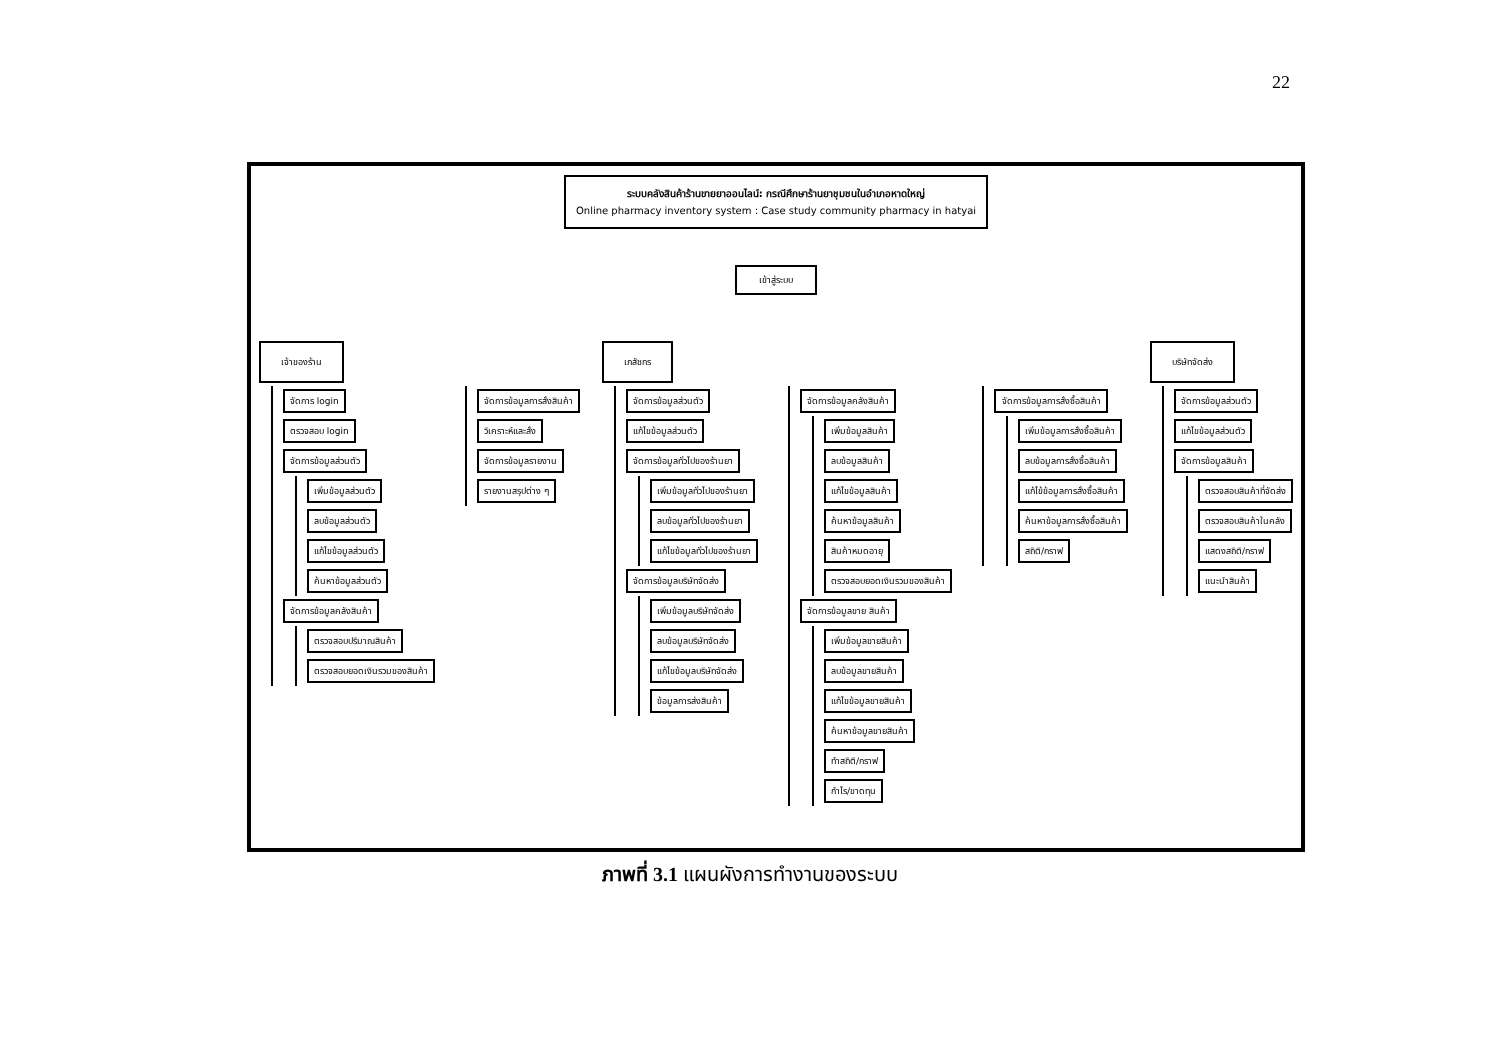22
ระบบคลังสินค้าร้านขายยาออนไลน์: กรณีศึกษาร้านยาชุมชนในอำเภอหาดใหญ่
Online pharmacy inventory system : Case study community pharmacy in hatyai
เข้าสู่ระบบ
เจ้าของร้าน
จัดการ login
ตรวจสอบ login
จัดการข้อมูลส่วนตัว
เพิ่มข้อมูลส่วนตัว
ลบข้อมูลส่วนตัว
แก้ไขข้อมูลส่วนตัว
ค้นหาข้อมูลส่วนตัว
จัดการข้อมูลคลังสินค้า
ตรวจสอบปริมาณสินค้า
ตรวจสอบยอดเงินรวมของสินค้า
จัดการข้อมูลการสั่งสินค้า
วิเคราะห์และสั่ง
จัดการข้อมูลรายงาน
รายงานสรุปต่าง ๆ
เภสัชกร
จัดการข้อมูลส่วนตัว
แก้ไขข้อมูลส่วนตัว
จัดการข้อมูลทั่วไปของร้านยา
เพิ่มข้อมูลทั่วไปของร้านยา
ลบข้อมูลทั่วไปของร้านยา
แก้ไขข้อมูลทั่วไปของร้านยา
จัดการข้อมูลบริษัทจัดส่ง
เพิ่มข้อมูลบริษัทจัดส่ง
ลบข้อมูลบริษัทจัดส่ง
แก้ไขข้อมูลบริษัทจัดส่ง
ข้อมูลการส่งสินค้า
จัดการข้อมูลคลังสินค้า
เพิ่มข้อมูลสินค้า
ลบข้อมูลสินค้า
แก้ไขข้อมูลสินค้า
ค้นหาข้อมูลสินค้า
สินค้าหมดอายุ
ตรวจสอบยอดเงินรวมของสินค้า
จัดการข้อมูลขาย สินค้า
เพิ่มข้อมูลขายสินค้า
ลบข้อมูลขายสินค้า
แก้ไขข้อมูลขายสินค้า
ค้นหาข้อมูลขายสินค้า
ทำสถิติ/กราฟ
กำไร/ขาดทุน
จัดการข้อมูลการสั่งซื้อสินค้า
เพิ่มข้อมูลการสั่งซื้อสินค้า
ลบข้อมูลการสั่งซื้อสินค้า
แก้ไข้ข้อมูลการสั่งซื้อสินค้า
ค้นหาข้อมูลการสั่งซื้อสินค้า
สถิติ/กราฟ
บริษัทจัดส่ง
จัดการข้อมูลส่วนตัว
แก้ไขข้อมูลส่วนตัว
จัดการข้อมูลสินค้า
ตรวจสอบสินค้าที่จัดส่ง
ตรวจสอบสินค้าในคลัง
แสดงสถิติ/กราฟ
แนะนำสินค้า
ภาพที่ 3.1 แผนผังการทำงานของระบบ